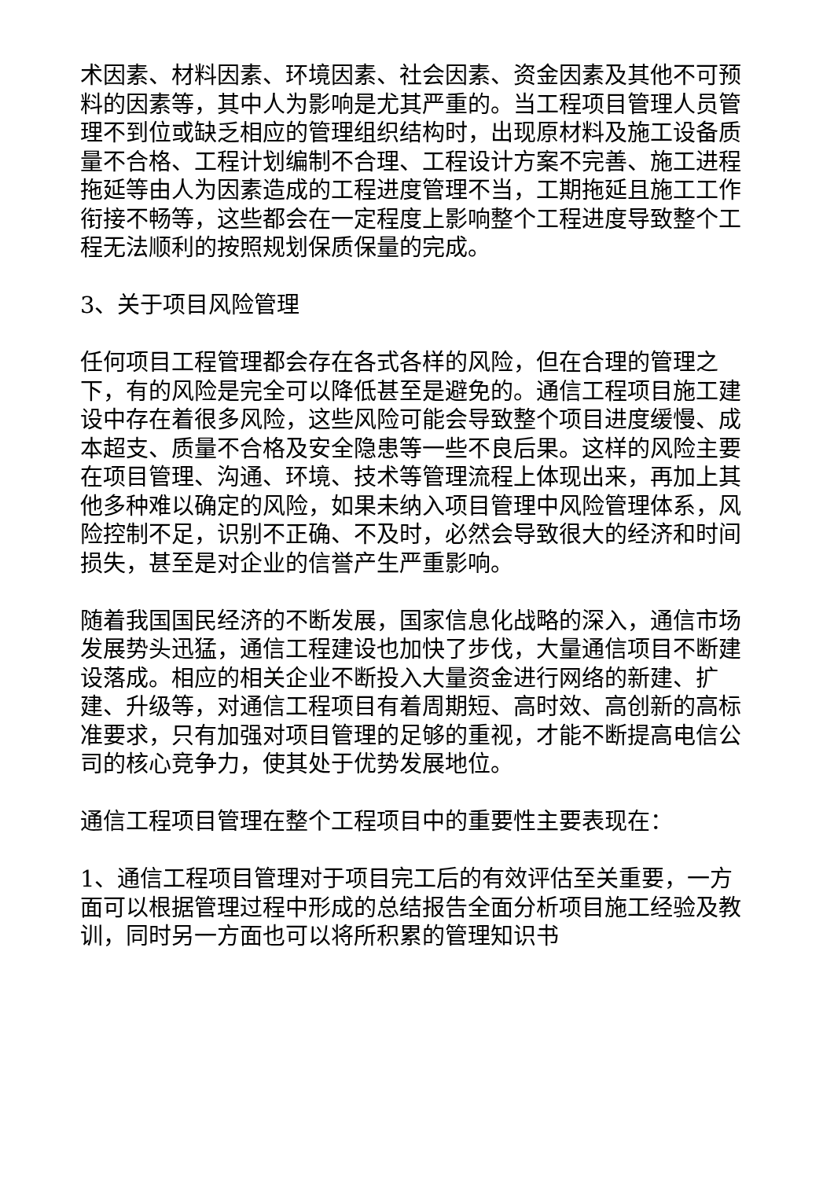术因素、材料因素、环境因素、社会因素、资金因素及其他不可预料的因素等，其中人为影响是尤其严重的。当工程项目管理人员管理不到位或缺乏相应的管理组织结构时，出现原材料及施工设备质量不合格、工程计划编制不合理、工程设计方案不完善、施工进程拖延等由人为因素造成的工程进度管理不当，工期拖延且施工工作衔接不畅等，这些都会在一定程度上影响整个工程进度导致整个工程无法顺利的按照规划保质保量的完成。
3、关于项目风险管理
任何项目工程管理都会存在各式各样的风险，但在合理的管理之下，有的风险是完全可以降低甚至是避免的。通信工程项目施工建设中存在着很多风险，这些风险可能会导致整个项目进度缓慢、成本超支、质量不合格及安全隐患等一些不良后果。这样的风险主要在项目管理、沟通、环境、技术等管理流程上体现出来，再加上其他多种难以确定的风险，如果未纳入项目管理中风险管理体系，风险控制不足，识别不正确、不及时，必然会导致很大的经济和时间损失，甚至是对企业的信誉产生严重影响。
随着我国国民经济的不断发展，国家信息化战略的深入，通信市场发展势头迅猛，通信工程建设也加快了步伐，大量通信项目不断建设落成。相应的相关企业不断投入大量资金进行网络的新建、扩建、升级等，对通信工程项目有着周期短、高时效、高创新的高标准要求，只有加强对项目管理的足够的重视，才能不断提高电信公司的核心竞争力，使其处于优势发展地位。
通信工程项目管理在整个工程项目中的重要性主要表现在：
1、通信工程项目管理对于项目完工后的有效评估至关重要，一方面可以根据管理过程中形成的总结报告全面分析项目施工经验及教训，同时另一方面也可以将所积累的管理知识书